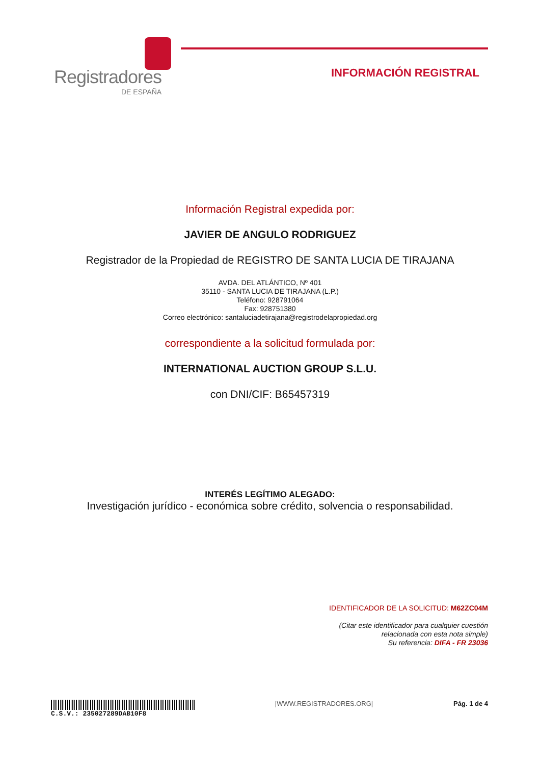Registradores
DE ESPAÑA
INFORMACIÓN REGISTRAL
Información Registral expedida por:
JAVIER DE ANGULO RODRIGUEZ
Registrador de la Propiedad de REGISTRO DE SANTA LUCIA DE TIRAJANA
AVDA. DEL ATLÁNTICO, Nº 401
35110 - SANTA LUCIA DE TIRAJANA (L.P.)
Teléfono: 928791064
Fax: 928751380
Correo electrónico: santaluciadetirajana@registrodelapropiedad.org
correspondiente a la solicitud formulada por:
INTERNATIONAL AUCTION GROUP S.L.U.
con DNI/CIF: B65457319
INTERÉS LEGÍTIMO ALEGADO:
Investigación jurídico - económica sobre crédito, solvencia o responsabilidad.
IDENTIFICADOR DE LA SOLICITUD: M62ZC04M
(Citar este identificador para cualquier cuestión
relacionada con esta nota simple)
Su referencia: DIFA - FR 23036
C.S.V.: 235027289DAB10F8 |WWW.REGISTRADORES.ORG| Pág. 1 de 4